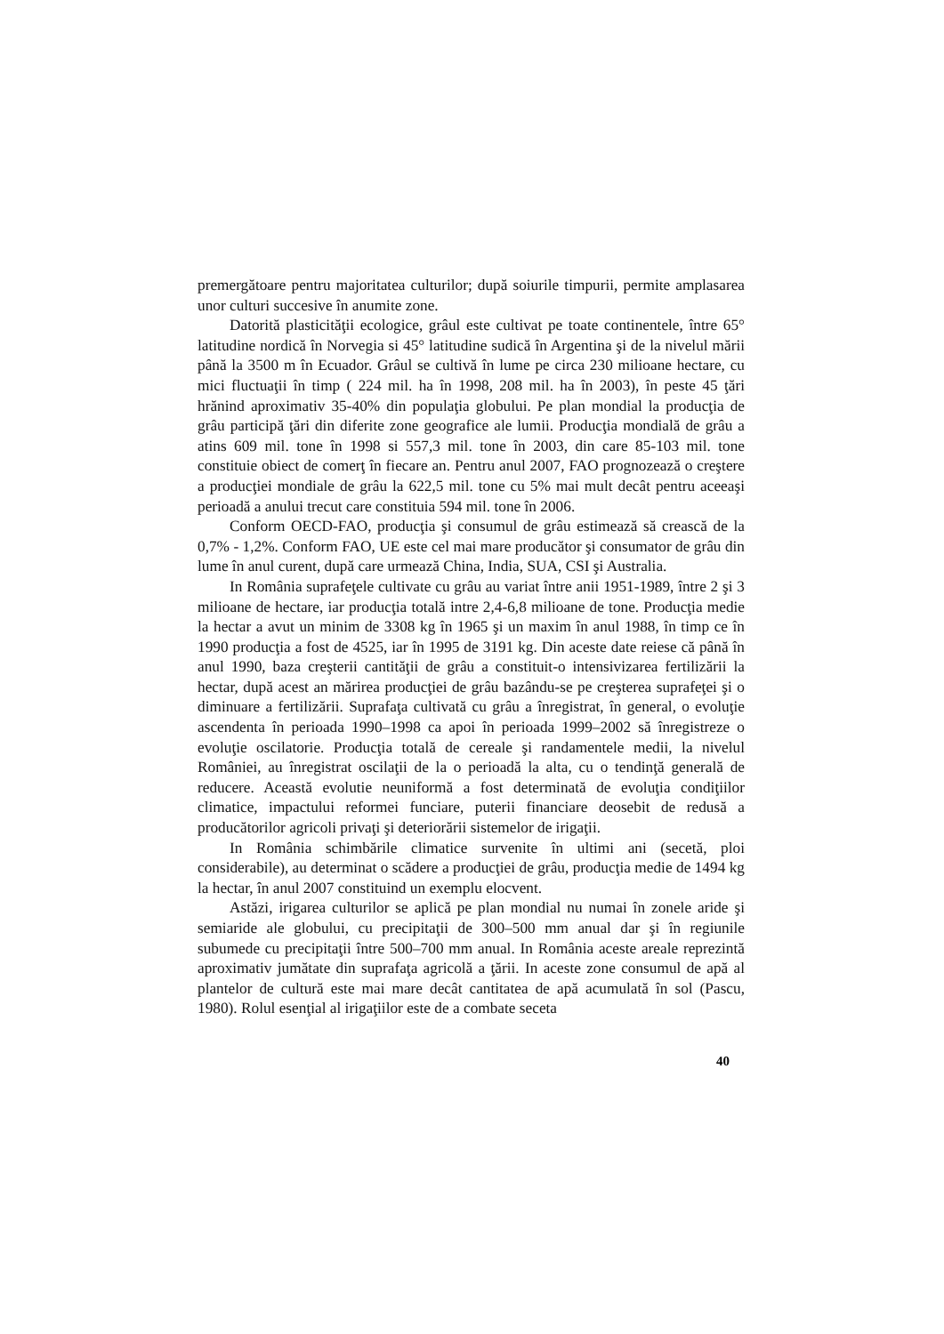premergătoare pentru majoritatea culturilor; după soiurile timpurii, permite amplasarea unor culturi succesive în anumite zone.
Datorită plasticităţii ecologice, grâul este cultivat pe toate continentele, între 65° latitudine nordică în Norvegia si 45° latitudine sudică în Argentina şi de la nivelul mării până la 3500 m în Ecuador. Grâul se cultivă în lume pe circa 230 milioane hectare, cu mici fluctuaţii în timp ( 224 mil. ha în 1998, 208 mil. ha în 2003), în peste 45 ţări hrănind aproximativ 35-40% din populaţia globului. Pe plan mondial la producţia de grâu participă ţări din diferite zone geografice ale lumii. Producţia mondială de grâu a atins 609 mil. tone în 1998 si 557,3 mil. tone în 2003, din care 85-103 mil. tone constituie obiect de comerţ în fiecare an. Pentru anul 2007, FAO prognozează o creştere a producţiei mondiale de grâu la 622,5 mil. tone cu 5% mai mult decât pentru aceeaşi perioadă a anului trecut care constituia 594 mil. tone în 2006.
Conform OECD-FAO, producţia şi consumul de grâu estimează să crească de la 0,7% - 1,2%. Conform FAO, UE este cel mai mare producător şi consumator de grâu din lume în anul curent, după care urmează China, India, SUA, CSI şi Australia.
In România suprafeţele cultivate cu grâu au variat între anii 1951-1989, între 2 şi 3 milioane de hectare, iar producţia totală intre 2,4-6,8 milioane de tone. Producţia medie la hectar a avut un minim de 3308 kg în 1965 şi un maxim în anul 1988, în timp ce în 1990 producţia a fost de 4525, iar în 1995 de 3191 kg. Din aceste date reiese că până în anul 1990, baza creşterii cantităţii de grâu a constituit-o intensivizarea fertilizării la hectar, după acest an mărirea producţiei de grâu bazându-se pe creşterea suprafeţei şi o diminuare a fertilizării. Suprafaţa cultivată cu grâu a înregistrat, în general, o evoluţie ascendenta în perioada 1990–1998 ca apoi în perioada 1999–2002 să înregistreze o evoluţie oscilatorie. Producţia totală de cereale şi randamentele medii, la nivelul României, au înregistrat oscilaţii de la o perioadă la alta, cu o tendinţă generală de reducere. Această evolutie neuniformă a fost determinată de evoluţia condiţiilor climatice, impactului reformei funciare, puterii financiare deosebit de redusă a producătorilor agricoli privaţi şi deteriorării sistemelor de irigaţii.
In România schimbările climatice survenite în ultimi ani (secetă, ploi considerabile), au determinat o scădere a producţiei de grâu, producţia medie de 1494 kg la hectar, în anul 2007 constituind un exemplu elocvent.
Astăzi, irigarea culturilor se aplică pe plan mondial nu numai în zonele aride şi semiaride ale globului, cu precipitaţii de 300–500 mm anual dar şi în regiunile subumede cu precipitaţii între 500–700 mm anual. In România aceste areale reprezintă aproximativ jumătate din suprafaţa agricolă a ţării. In aceste zone consumul de apă al plantelor de cultură este mai mare decât cantitatea de apă acumulată în sol (Pascu, 1980). Rolul esenţial al irigaţiilor este de a combate seceta
40